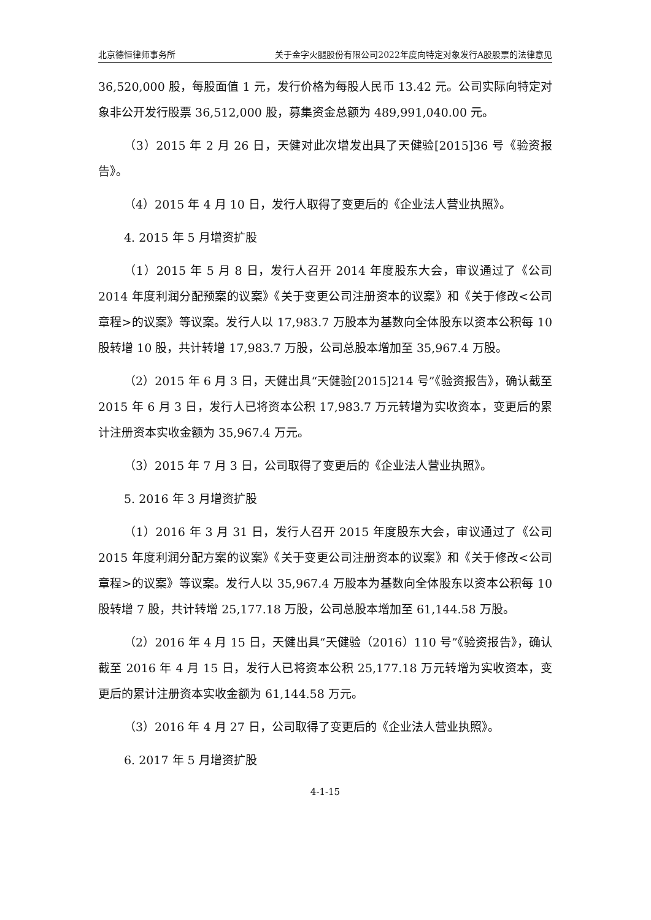北京德恒律师事务所 关于金字火腿股份有限公司2022年度向特定对象发行A股股票的法律意见
36,520,000 股，每股面值 1 元，发行价格为每股人民币 13.42 元。公司实际向特定对象非公开发行股票 36,512,000 股，募集资金总额为 489,991,040.00 元。
（3）2015 年 2 月 26 日，天健对此次增发出具了天健验[2015]36 号《验资报告》。
（4）2015 年 4 月 10 日，发行人取得了变更后的《企业法人营业执照》。
4. 2015 年 5 月增资扩股
（1）2015 年 5 月 8 日，发行人召开 2014 年度股东大会，审议通过了《公司 2014 年度利润分配预案的议案》《关于变更公司注册资本的议案》和《关于修改<公司章程>的议案》等议案。发行人以 17,983.7 万股本为基数向全体股东以资本公积每 10 股转增 10 股，共计转增 17,983.7 万股，公司总股本增加至 35,967.4 万股。
（2）2015 年 6 月 3 日，天健出具“天健验[2015]214 号”《验资报告》，确认截至 2015 年 6 月 3 日，发行人已将资本公积 17,983.7 万元转增为实收资本，变更后的累计注册资本实收金额为 35,967.4 万元。
（3）2015 年 7 月 3 日，公司取得了变更后的《企业法人营业执照》。
5. 2016 年 3 月增资扩股
（1）2016 年 3 月 31 日，发行人召开 2015 年度股东大会，审议通过了《公司 2015 年度利润分配方案的议案》《关于变更公司注册资本的议案》和《关于修改<公司章程>的议案》等议案。发行人以 35,967.4 万股本为基数向全体股东以资本公积每 10 股转增 7 股，共计转增 25,177.18 万股，公司总股本增加至 61,144.58 万股。
（2）2016 年 4 月 15 日，天健出具“天健验（2016）110 号”《验资报告》，确认截至 2016 年 4 月 15 日，发行人已将资本公积 25,177.18 万元转增为实收资本，变更后的累计注册资本实收金额为 61,144.58 万元。
（3）2016 年 4 月 27 日，公司取得了变更后的《企业法人营业执照》。
6. 2017 年 5 月增资扩股
4-1-15